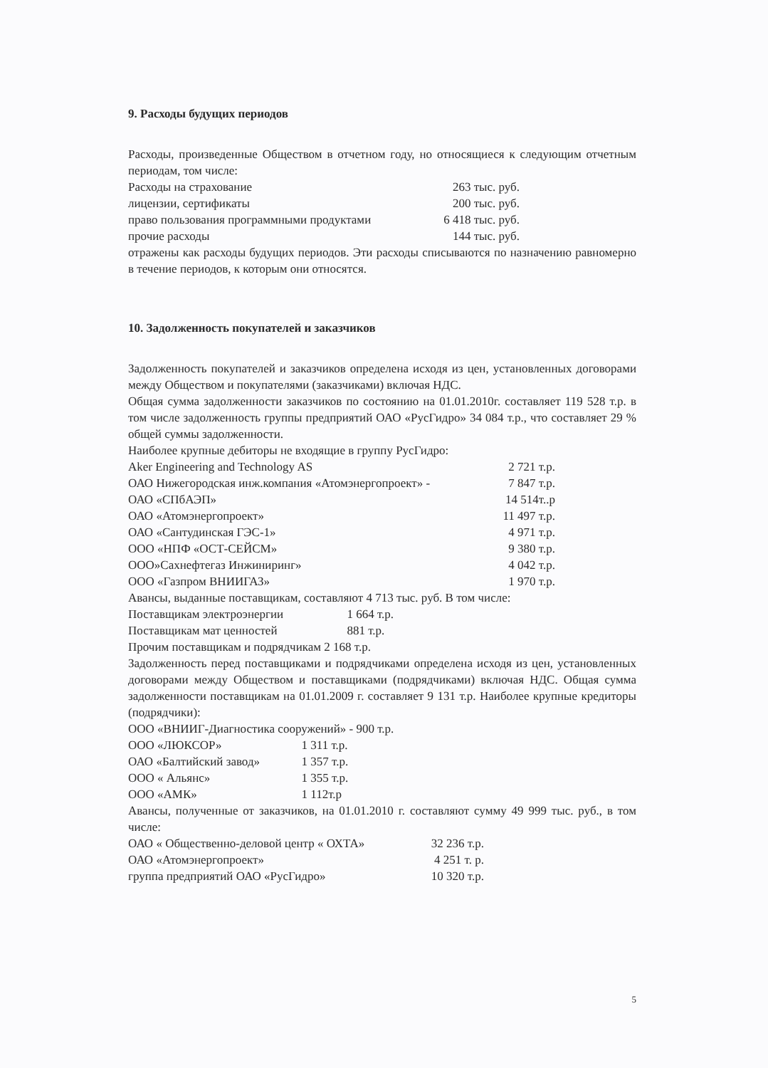9. Расходы будущих периодов
Расходы, произведенные Обществом в отчетном году, но относящиеся к следующим отчетным периодам, том числе:
| Расходы на страхование | 263 тыс. руб. |
| лицензии, сертификаты | 200 тыс. руб. |
| право пользования программными продуктами | 6 418 тыс. руб. |
| прочие расходы | 144 тыс. руб. |
отражены как расходы будущих периодов. Эти расходы списываются по назначению равномерно в течение периодов, к которым они относятся.
10. Задолженность покупателей и заказчиков
Задолженность покупателей и заказчиков определена исходя из цен, установленных договорами между Обществом и покупателями (заказчиками) включая НДС.
Общая сумма задолженности заказчиков по состоянию на 01.01.2010г. составляет 119 528 т.р. в том числе задолженность группы предприятий ОАО «РусГидро» 34 084 т.р., что составляет 29 % общей суммы задолженности.
Наиболее крупные дебиторы не входящие в группу РусГидро:
| Aker Engineering and Technology AS | 2 721 т.р. |
| ОАО Нижегородская инж.компания «Атомэнергопроект» - | 7 847 т.р. |
| ОАО «СПбАЭП» | 14 514т..р |
| ОАО «Атомэнергопроект» | 11 497 т.р. |
| ОАО «Сантудинская ГЭС-1» | 4 971 т.р. |
| ООО «НПФ «ОСТ-СЕЙСМ» | 9 380 т.р. |
| ООО»Сахнефтегаз Инжиниринг» | 4 042 т.р. |
| ООО «Газпром ВНИИГАЗ» | 1 970 т.р. |
Авансы, выданные поставщикам, составляют 4 713 тыс. руб. В том числе:
| Поставщикам электроэнергии | 1 664 т.р. |
| Поставщикам мат ценностей | 881 т.р. |
Прочим поставщикам и подрядчикам 2 168 т.р.
Задолженность перед поставщиками и подрядчиками определена исходя из цен, установленных договорами между Обществом и поставщиками (подрядчиками) включая НДС. Общая сумма задолженности поставщикам на 01.01.2009 г. составляет 9 131 т.р. Наиболее крупные кредиторы (подрядчики):
ООО «ВНИИГ-Диагностика сооружений» - 900 т.р.
| ООО «ЛЮКСОР» | 1 311 т.р. |
| ОАО «Балтийский завод» | 1 357 т.р. |
| ООО « Альянс» | 1 355 т.р. |
| ООО «АМК» | 1 112т.р |
Авансы, полученные от заказчиков, на 01.01.2010 г. составляют сумму 49 999 тыс. руб., в том числе:
| ОАО « Общественно-деловой центр « ОХТА» | 32 236 т.р. |
| ОАО «Атомэнергопроект» | 4 251 т. р. |
| группа предприятий ОАО «РусГидро» | 10 320 т.р. |
5